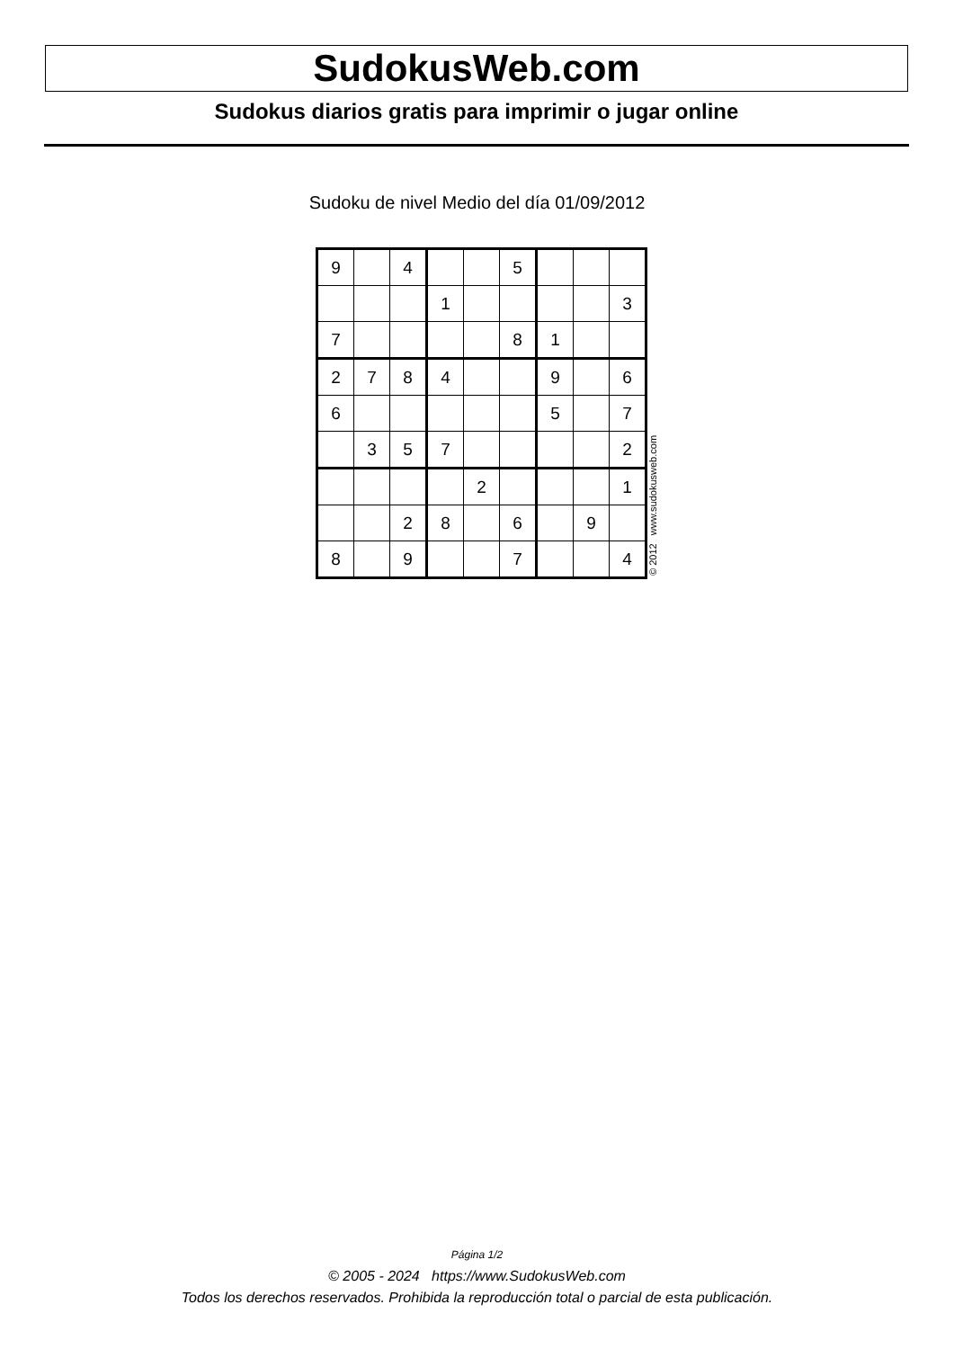SudokusWeb.com
Sudokus diarios gratis para imprimir o jugar online
Sudoku de nivel Medio del día 01/09/2012
| 9 | | 4 | | | 5 | | | |
| | | | 1 | | | | | 3 |
| 7 | | | | | 8 | 1 | | |
| 2 | 7 | 8 | 4 | | | 9 | | 6 |
| 6 | | | | | | 5 | | 7 |
| | 3 | 5 | 7 | | | | | 2 |
| | | | | 2 | | | | 1 |
| | | 2 | 8 | | 6 | | 9 | |
| 8 | | 9 | | | 7 | | | 4 |
© 2012 www.sudokusweb.com
Página 1/2
© 2005 - 2024 https://www.SudokusWeb.com
Todos los derechos reservados. Prohibida la reproducción total o parcial de esta publicación.